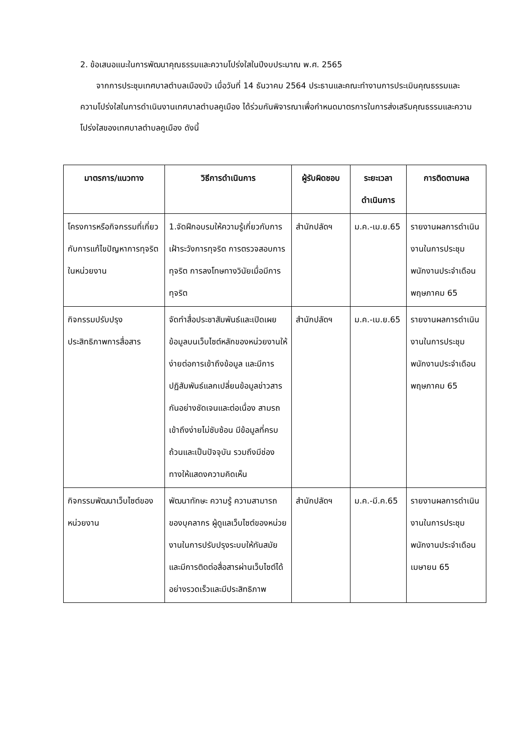2. ข้อเสนอแนะในการพัฒนาคุณธรรมและความโปร่งใสในปีงบประมาณ พ.ศ. 2565
จากการประชุมเทศบาลตำบลเมืองบัว เมื่อวันที่ 14 ธันวาคม 2564 ประธานและคณะทำงานการประเมินคุณธรรมและความโปร่งใสในการดำเนินงานเทศบาลตำบลคูเมือง ได้ร่วมกันพิจารณาเพื่อกำหนดมาตรการในการส่งเสริมคุณธรรมและความโปร่งใสของเทศบาลตำบลคูเมือง ดังนี้
| มาตรการ/แนวทาง | วิธีการดำเนินการ | ผู้รับผิดชอบ | ระยะเวลา ดำเนินการ | การติดตามผล |
| --- | --- | --- | --- | --- |
| โครงการหรือกิจกรรมที่เกี่ยวกับการแก้ไขปัญหาการทุจริตในหน่วยงาน | 1.จัดฝึกอบรมให้ความรู้เกี่ยวกับการเฝ้าระวังการทุจริต การตรวจสอบการทุจริต การลงโทษทางวินัยเมื่อมีการทุจริต | สำนักปลัดฯ | ม.ค.-เม.ย.65 | รายงานผลการดำเนินงานในการประชุมพนักงานประจำเดือน พฤษภาคม 65 |
| กิจกรรมปรับปรุงประสิทธิภาพการสื่อสาร | จัดทำสื่อประชาสัมพันธ์และเปิดเผยข้อมูลบนเว็บไซต์หลักของหน่วยงานให้ง่ายต่อการเข้าถึงข้อมูล และมีการปฏิสัมพันธ์แลกเปลี่ยนข้อมูลข่าวสารกันอย่างชัดเจนและต่อเนื่อง สามรถเข้าถึงง่ายไม่ซับซ้อน มีข้อมูลที่ครบถ้วนและเป็นปัจจุบัน รวมถึงมีช่องทางให้แสดงความคิดเห็น | สำนักปลัดฯ | ม.ค.-เม.ย.65 | รายงานผลการดำเนินงานในการประชุมพนักงานประจำเดือน พฤษภาคม 65 |
| กิจกรรมพัฒนาเว็บไซต์ของหน่วยงาน | พัฒนาทักษะ ความรู้ ความสามารถของบุคลากร ผู้ดูแลเว็บไซต์ของหน่วยงานในการปรับปรุงระบบให้ทันสมัย และมีการติดต่อสื่อสารผ่านเว็บไซต์ได้อย่างรวดเร็วและมีประสิทธิภาพ | สำนักปลัดฯ | ม.ค.-มี.ค.65 | รายงานผลการดำเนินงานในการประชุมพนักงานประจำเดือน เมษายน 65 |